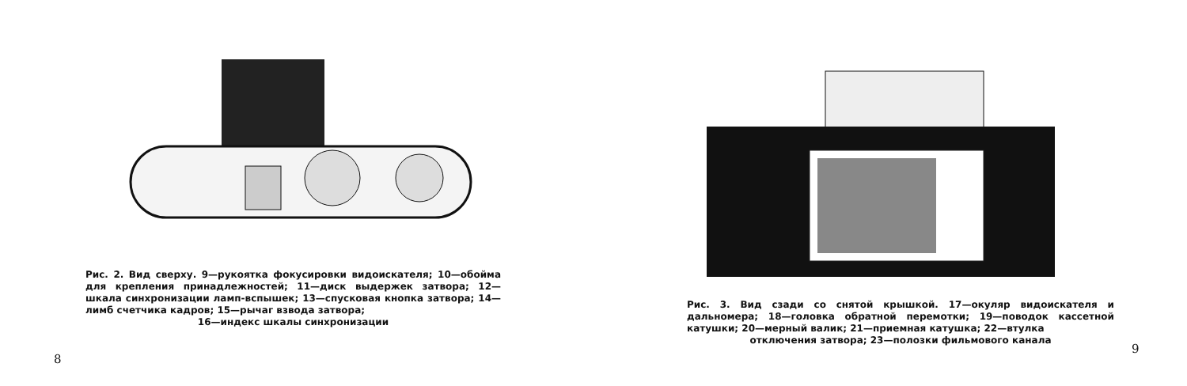Рис. 2. Вид сверху. 9—рукоятка фокусировки видоискателя; 10—обойма для крепления принадлежностей; 11—диск выдержек затвора; 12—шкала синхронизации ламп-вспышек; 13—спусковая кнопка затвора; 14—лимб счетчика кадров; 15—рычаг взвода затвора;
16—индекс шкалы синхронизации
8
Рис. 3. Вид сзади со снятой крышкой. 17—окуляр видоискателя и дальномера; 18—головка обратной перемотки; 19—поводок кассетной катушки; 20—мерный валик; 21—приемная катушка; 22—втулка
отключения затвора; 23—полозки фильмового канала
9